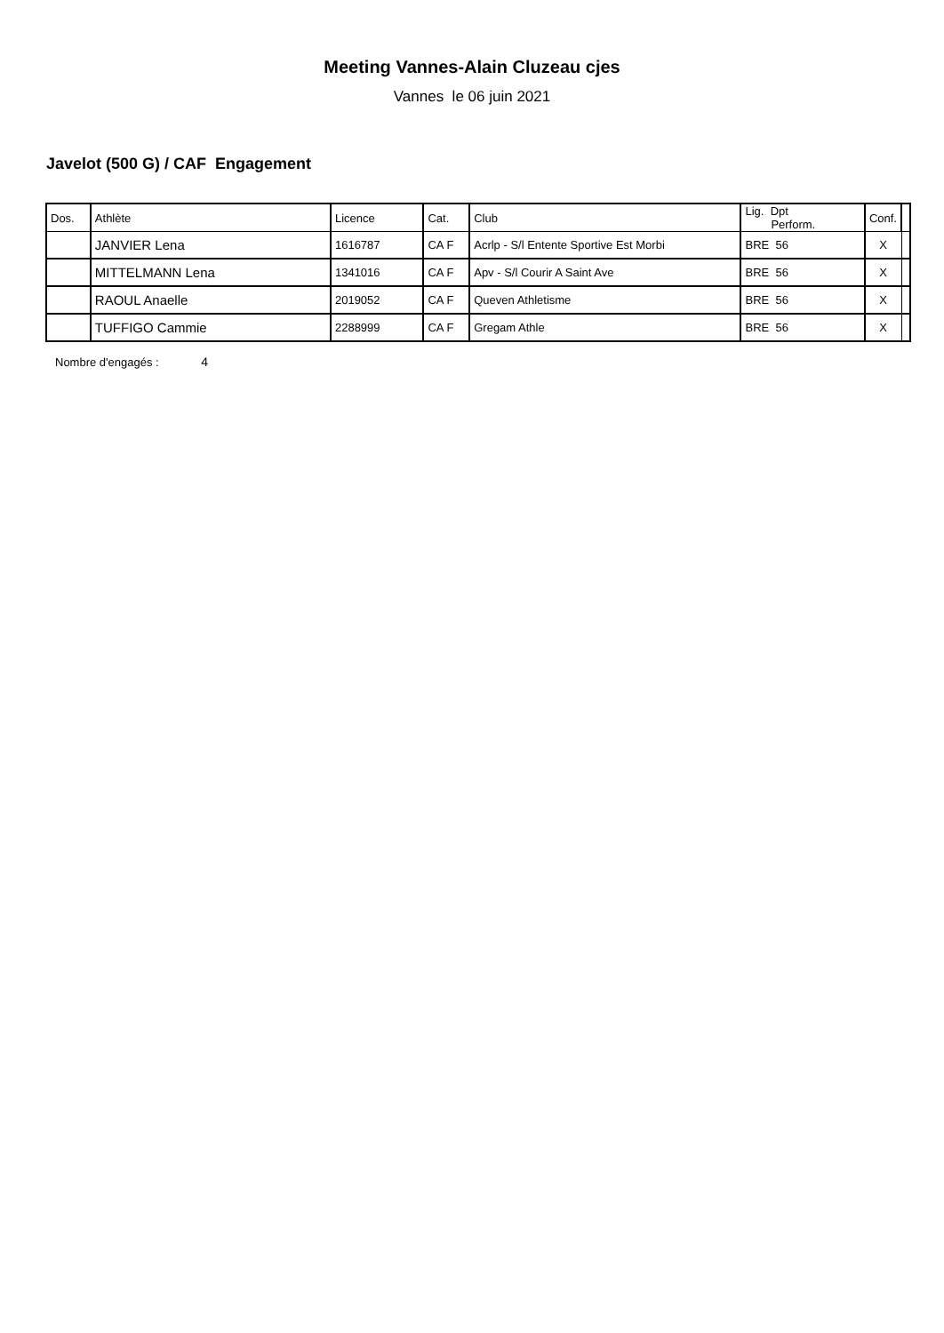Meeting Vannes-Alain Cluzeau cjes
Vannes le 06 juin 2021
Javelot (500 G) / CAF Engagement
| Dos. | Athlète | Licence | Cat. | Club | Lig. Dpt Perform. | Conf. | |
| --- | --- | --- | --- | --- | --- | --- | --- |
| | JANVIER Lena | 1616787 | CA F | Acrlp - S/l Entente Sportive Est Morbi | BRE 56 | X | |
| | MITTELMANN Lena | 1341016 | CA F | Apv - S/l Courir A Saint Ave | BRE 56 | X | |
| | RAOUL Anaelle | 2019052 | CA F | Queven Athletisme | BRE 56 | X | |
| | TUFFIGO Cammie | 2288999 | CA F | Gregam Athle | BRE 56 | X | |
Nombre d'engagés : 4